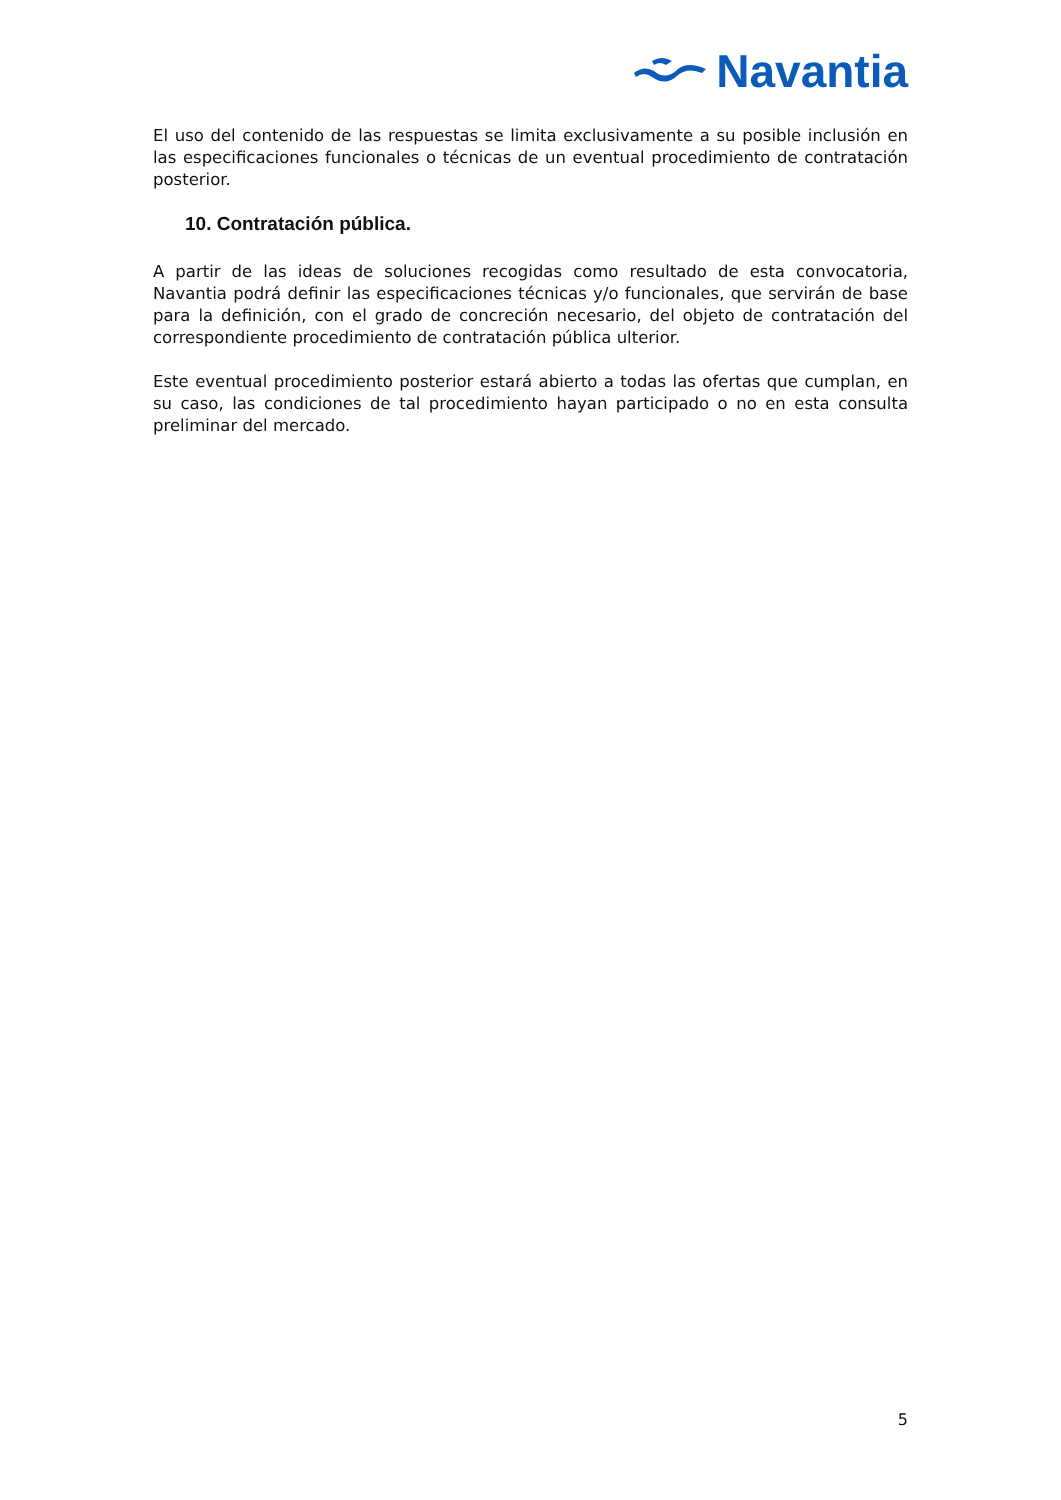Navantia
El uso del contenido de las respuestas se limita exclusivamente a su posible inclusión en las especificaciones funcionales o técnicas de un eventual procedimiento de contratación posterior.
10. Contratación pública.
A partir de las ideas de soluciones recogidas como resultado de esta convocatoria, Navantia podrá definir las especificaciones técnicas y/o funcionales, que servirán de base para la definición, con el grado de concreción necesario, del objeto de contratación del correspondiente procedimiento de contratación pública ulterior.
Este eventual procedimiento posterior estará abierto a todas las ofertas que cumplan, en su caso, las condiciones de tal procedimiento hayan participado o no en esta consulta preliminar del mercado.
5